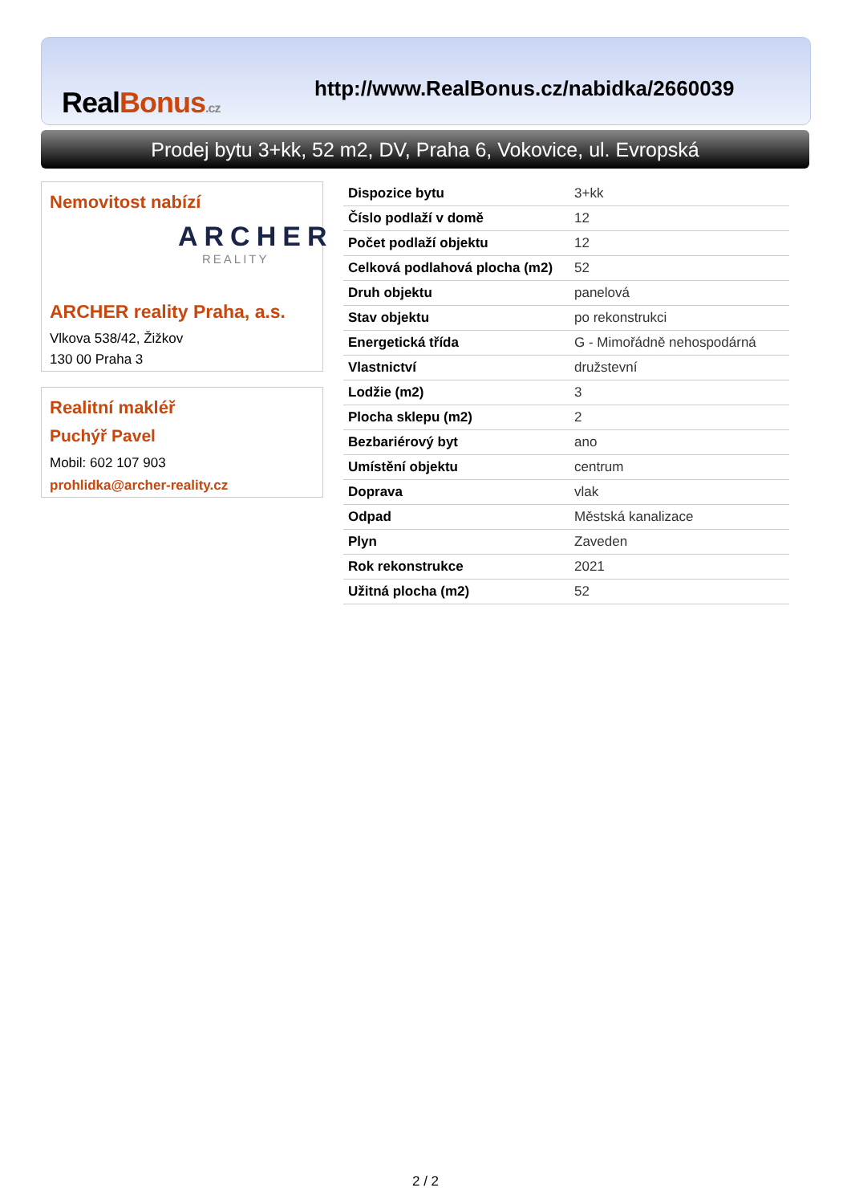Real Bonus.cz
http://www.RealBonus.cz/nabidka/2660039
Prodej bytu 3+kk, 52 m2, DV, Praha 6, Vokovice, ul. Evropská
Nemovitost nabízí
ARCHER
REALITY
ARCHER reality Praha, a.s.
Vlkova 538/42, Žižkov
130 00 Praha 3
Realitní makléř
Puchýř Pavel
Mobil: 602 107 903
prohlidka@archer-reality.cz
| Dispozice bytu | 3+kk |
| Číslo podlaží v domě | 12 |
| Počet podlaží objektu | 12 |
| Celková podlahová plocha (m2) | 52 |
| Druh objektu | panelová |
| Stav objektu | po rekonstrukci |
| Energetická třída | G - Mimořádně nehospodárná |
| Vlastnictví | družstevní |
| Lodžie (m2) | 3 |
| Plocha sklepu (m2) | 2 |
| Bezbariérový byt | ano |
| Umístění objektu | centrum |
| Doprava | vlak |
| Odpad | Městská kanalizace |
| Plyn | Zaveden |
| Rok rekonstrukce | 2021 |
| Užitná plocha (m2) | 52 |
2 / 2